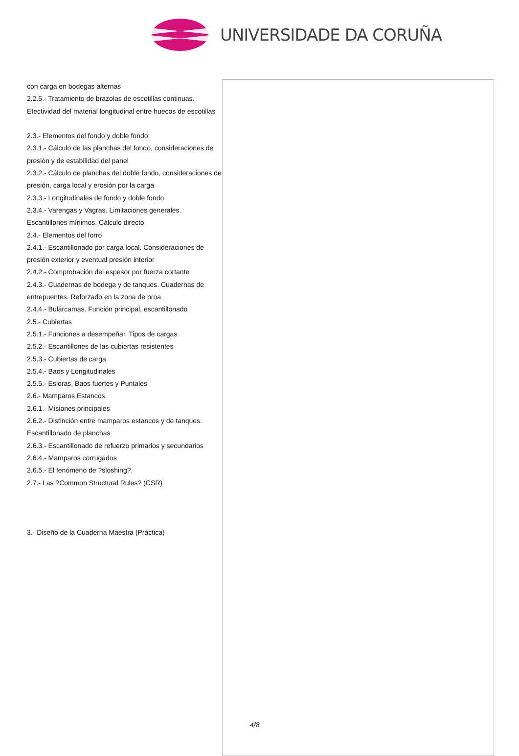UNIVERSIDADE DA CORUÑA
con carga en bodegas alternas
2.2.5.- Tratamiento de brazolas de escotillas continuas. Efectividad del material longitudinal entre huecos de escotillas
2.3.- Elementos del fondo y doble fondo
2.3.1.- Cálculo de las planchas del fondo, consideraciones de presión y de estabilidad del panel
2.3.2.- Cálculo de planchas del doble fondo, consideraciones de presión, carga local y erosión por la carga
2.3.3.- Longitudinales de fondo y doble fondo
2.3.4.- Varengas y Vagras. Limitaciones generales. Escantillones mínimos. Cálculo directo
2.4.- Elementos del forro
2.4.1.- Escantillonado por carga local. Consideraciones de presión exterior y eventual presión interior
2.4.2.- Comprobación del espesor por fuerza cortante
2.4.3.- Cuadernas de bodega y de tanques. Cuadernas de entrepuentes. Reforzado en la zona de proa
2.4.4.- Bulárcamas. Función principal, escantillonado
2.5.- Cubiertas
2.5.1.- Funciones a desempeñar. Tipos de cargas
2.5.2.- Escantillones de las cubiertas resistentes
2.5.3.- Cubiertas de carga
2.5.4.- Baos y Longitudinales
2.5.5.- Esloras, Baos fuertes y Puntales
2.6.- Mamparos Estancos
2.6.1.- Misiones principales
2.6.2.- Distinción entre mamparos estancos y de tanques. Escantillonado de planchas
2.6.3.- Escantillonado de refuerzo primarios y secundarios
2.6.4.- Mamparos corrugados
2.6.5.- El fenómeno de ?sloshing?.
2.7.- Las ?Common Structural Rules? (CSR)
3.- Diseño de la Cuaderna Maestra (Práctica)
4/8